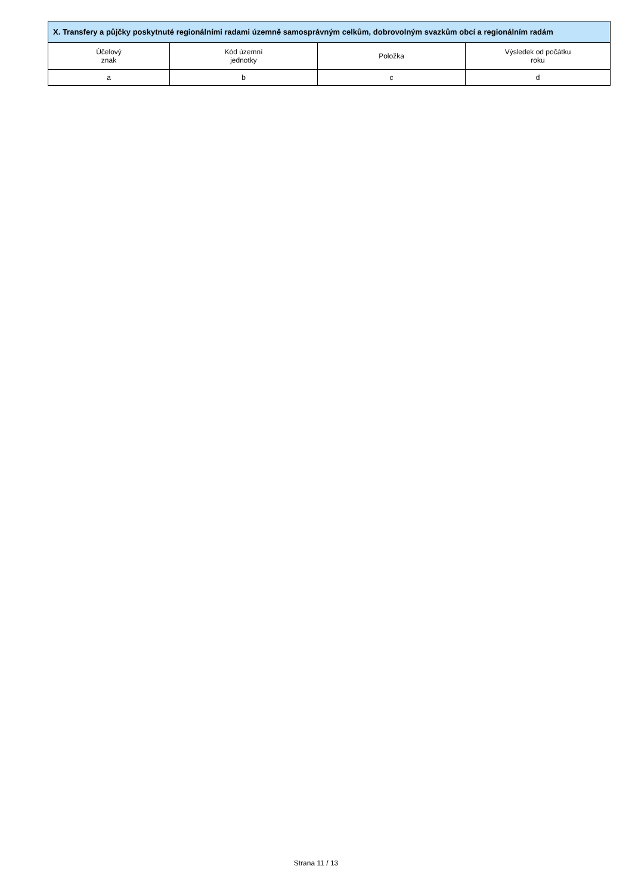| X. Transfery a půjčky poskytnuté regionálními radami územně samosprávným celkům, dobrovolným svazkům obcí a regionálním radám | | | |
| --- | --- | --- | --- |
| Účelový znak | Kód územní jednotky | Položka | Výsledek od počátku roku |
| a | b | c | d |
Strana 11 / 13